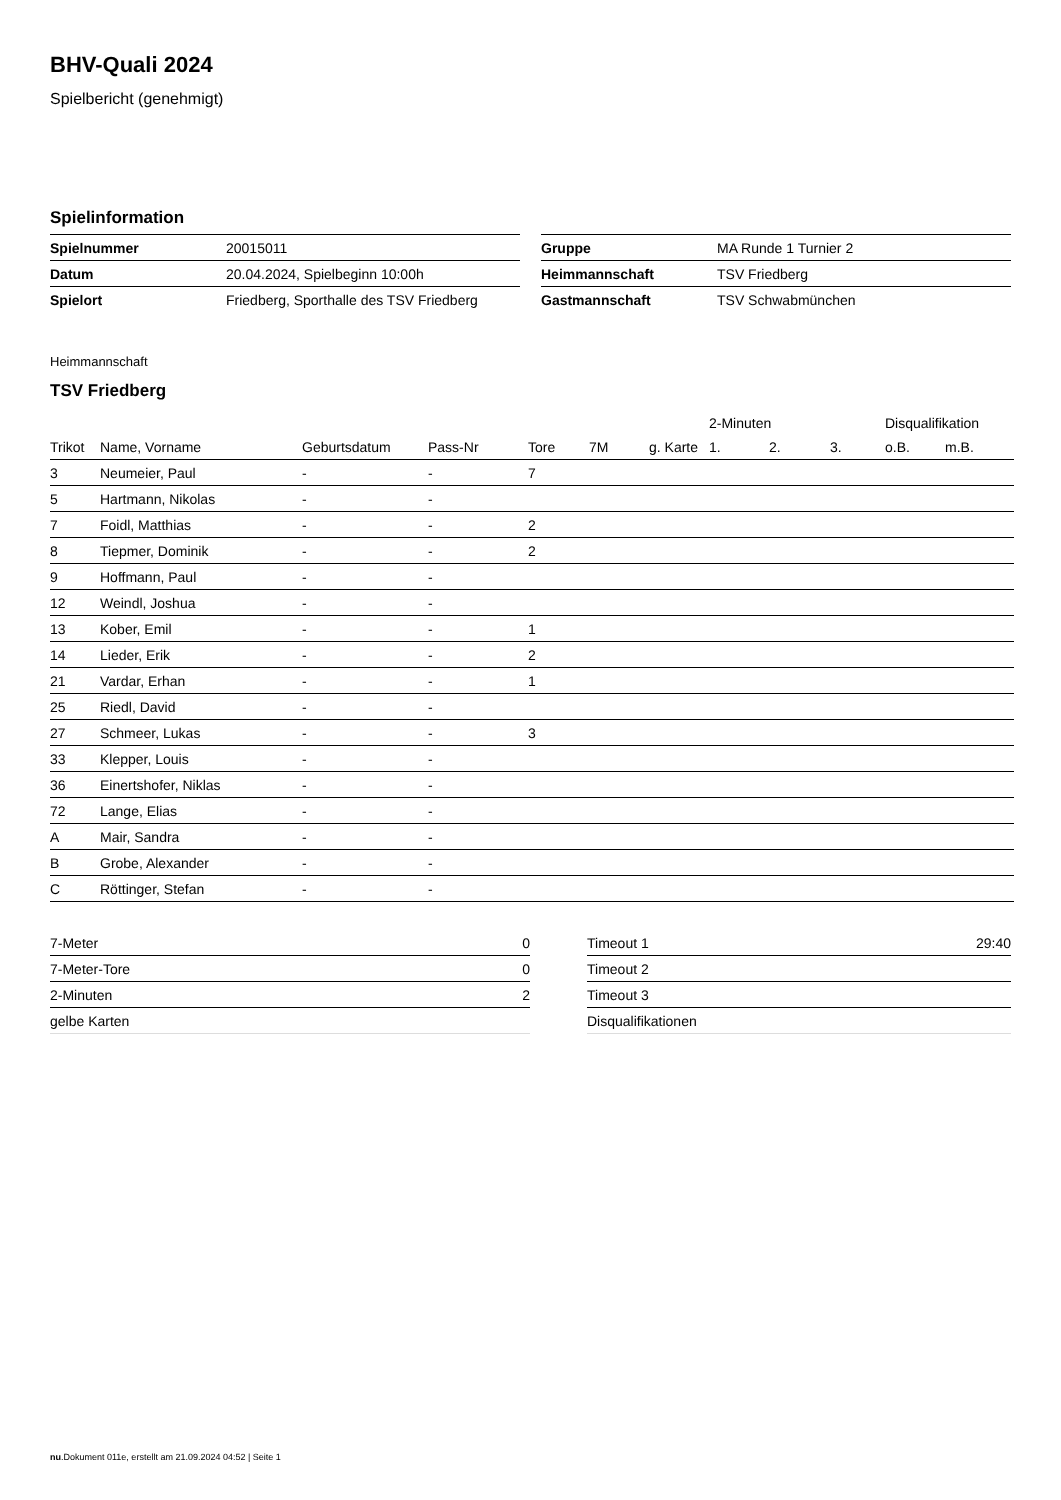BHV-Quali 2024
Spielbericht (genehmigt)
Spielinformation
| Spielnummer | 20015011 |
| Datum | 20.04.2024, Spielbeginn 10:00h |
| Spielort | Friedberg, Sporthalle des TSV Friedberg |
| Gruppe | MA Runde 1 Turnier 2 |
| Heimmannschaft | TSV Friedberg |
| Gastmannschaft | TSV Schwabmünchen |
Heimmannschaft
TSV Friedberg
| | | | | | | | 2-Minuten | | | Disqualifikation | |
| --- | --- | --- | --- | --- | --- | --- | --- | --- | --- | --- | --- |
| Trikot | Name, Vorname | Geburtsdatum | Pass-Nr | Tore | 7M | g. Karte | 1. | 2. | 3. | o.B. | m.B. |
| 3 | Neumeier, Paul | - | - | 7 | | | | | | | |
| 5 | Hartmann, Nikolas | - | - | | | | | | | | |
| 7 | Foidl, Matthias | - | - | 2 | | | | | | | |
| 8 | Tiepmer, Dominik | - | - | 2 | | | | | | | |
| 9 | Hoffmann, Paul | - | - | | | | | | | | |
| 12 | Weindl, Joshua | - | - | | | | | | | | |
| 13 | Kober, Emil | - | - | 1 | | | | | | | |
| 14 | Lieder, Erik | - | - | 2 | | | | | | | |
| 21 | Vardar, Erhan | - | - | 1 | | | | | | | |
| 25 | Riedl, David | - | - | | | | | | | | |
| 27 | Schmeer, Lukas | - | - | 3 | | | | | | | |
| 33 | Klepper, Louis | - | - | | | | | | | | |
| 36 | Einertshofer, Niklas | - | - | | | | | | | | |
| 72 | Lange, Elias | - | - | | | | | | | | |
| A | Mair, Sandra | - | - | | | | | | | | |
| B | Grobe, Alexander | - | - | | | | | | | | |
| C | Röttinger, Stefan | - | - | | | | | | | | |
| 7-Meter | 0 |
| 7-Meter-Tore | 0 |
| 2-Minuten | 2 |
| gelbe Karten | |
| Timeout 1 | 29:40 |
| Timeout 2 | |
| Timeout 3 | |
| Disqualifikationen | |
nu.Dokument 011e, erstellt am 21.09.2024 04:52 | Seite 1